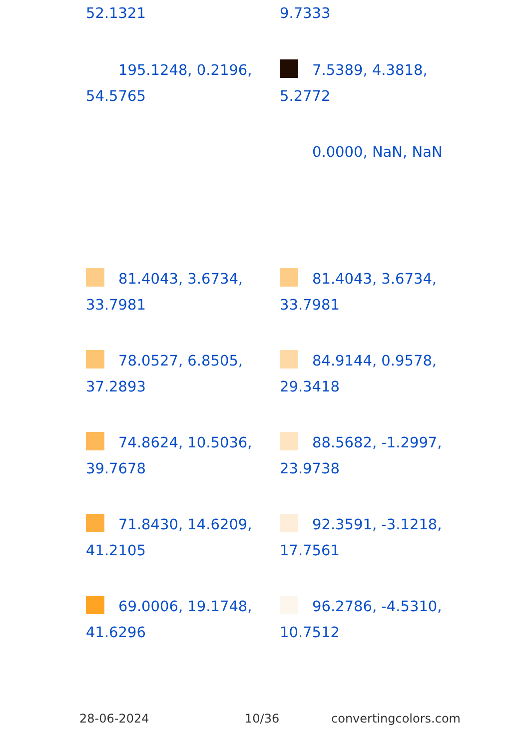52.1321 9.7333
195.1248, 0.2196, 54.5765
7.5389, 4.3818, 5.2772
0.0000, NaN, NaN
81.4043, 3.6734, 33.7981
81.4043, 3.6734, 33.7981
78.0527, 6.8505, 37.2893
84.9144, 0.9578, 29.3418
74.8624, 10.5036, 39.7678
88.5682, -1.2997, 23.9738
71.8430, 14.6209, 41.2105
92.3591, -3.1218, 17.7561
69.0006, 19.1748, 41.6296
96.2786, -4.5310, 10.7512
28-06-2024 10/36 convertingcolors.com